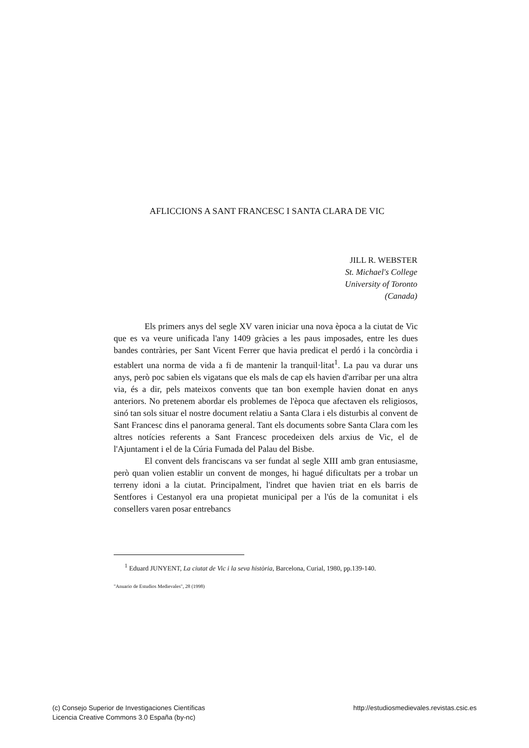AFLICCIONS A SANT FRANCESC I SANTA CLARA DE VIC
JILL R. WEBSTER
St. Michael's College
University of Toronto
(Canada)
Els primers anys del segle XV varen iniciar una nova època a la ciutat de Vic que es va veure unificada l'any 1409 gràcies a les paus imposades, entre les dues bandes contràries, per Sant Vicent Ferrer que havia predicat el perdó i la concòrdia i establert una norma de vida a fi de mantenir la tranquil·litat<sup>1</sup>. La pau va durar uns anys, però poc sabien els vigatans que els mals de cap els havien d'arribar per una altra via, és a dir, pels mateixos convents que tan bon exemple havien donat en anys anteriors. No pretenem abordar els problemes de l'època que afectaven els religiosos, sinó tan sols situar el nostre document relatiu a Santa Clara i els disturbis al convent de Sant Francesc dins el panorama general. Tant els documents sobre Santa Clara com les altres notícies referents a Sant Francesc procedeixen dels arxius de Vic, el de l'Ajuntament i el de la Cúria Fumada del Palau del Bisbe.
El convent dels franciscans va ser fundat al segle XIII amb gran entusiasme, però quan volien establir un convent de monges, hi hagué dificultats per a trobar un terreny idoni a la ciutat. Principalment, l'indret que havien triat en els barris de Sentfores i Cestanyol era una propietat municipal per a l'ús de la comunitat i els consellers varen posar entrebancs
<sup>1</sup> Eduard JUNYENT, La ciutat de Vic i la seva història, Barcelona, Curial, 1980, pp.139-140.
"Anuario de Estudios Medievales", 28 (1998)
(c) Consejo Superior de Investigaciones Científicas
Licencia Creative Commons 3.0 España (by-nc)
http://estudiosmedievales.revistas.csic.es